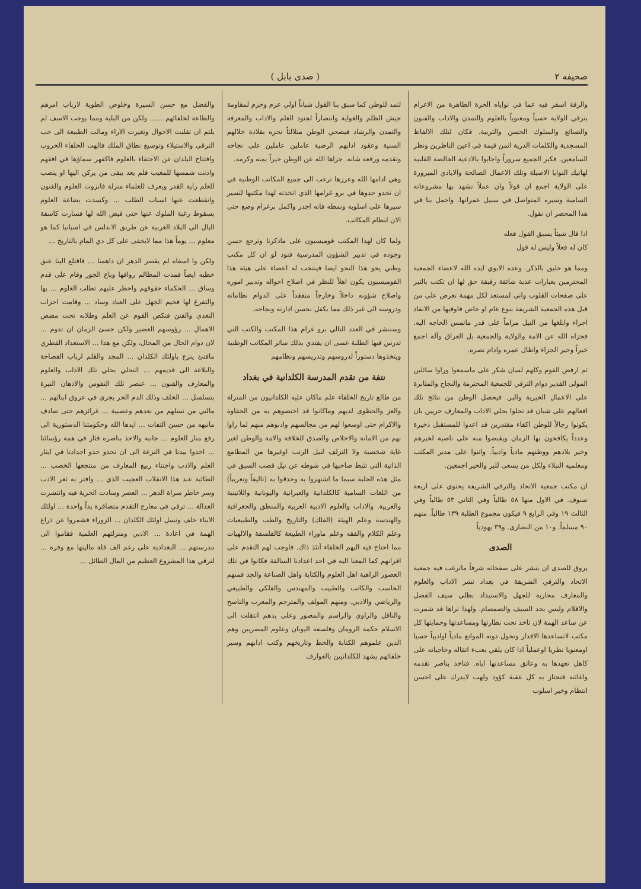صحيفه ٢ ( صدى بابل )
والرقة اسفر فيه عما في نواياه الحرة الطاهرة من الاغرام بترقي الولاية حسياً ومعنوياً بالعلوم والتمدن والاداب والفنون والصنائع والسلوك الحسن والتربية. فكان لتلك الالفاظ المسجدية والكلمات الدرية اثمن قيمة في اعين الناظرين ونظر السامعين. فكبر الجميع سروراً واجابوا بالادعية الخالصة القلبية لهاتيك النوايا الاصيلة وتلك الاعمال الصالحة والايادي المبرورة على الولاية اجمع ان قولاً وان عملاً تشهد بها مشروعاته السامية وسيره المتواصل في سبيل عمرانها. واجمل بنا في هذا المحضر ان نقول.
اذا قال شيئاً يسبق القول فعله
كان له فعلاً وليس له قول
ومما هو خليق بالذكر. وعده الابوي ايده الله لاعضاء الجمعية المحترمين بعبارات عذبة شائقة رقيقة حق لها ان تكتب بالتبر على صفحات القلوب واني لمستعد لكل مهمة تعرض على من قبل هذه الجمعية الشريفة بنوع عام او خاص فاوفيها من الانفاذ اجراء وابلغها من النيل مراماً على قدر ماتمس الحاجه اليه. فجزاه الله عن الامة والولاية والجمعية بل العراق وآله اجمع خيراً وخير الجزاء واطال عمره وادام نصره.
ثم ارفض القوم وكلهم لسان شكر على ماسمعوا وراوا سائلين المولى القدير دوام الترقي للجمعية المحترمة والنجاح والمثابرة على الاعمال الخيرية والبر. فيحصل الوطن من نتائج تلك افعالهم على شبان قد تحلوا بحلي الاداب والمعارف حريين بان يكونوا رجالاً للوطن اكفاء مقتدرين قد اعدوا للمستقبل ذخيرة وعدداً يكافحون بها الزمان ويقبضوا منه على ناصية لخيرهم وخير بلادهم ووطنهم مادياً وادبياً. واثنوا على مدير المكتب ومعلميه النبلاء ولكل من يسعى للبر والخير اجمعين.
ان مكتب جمعية الاتحاد والترقي الشريفة يحتوي على اربعة صنوف. في الاول منها ٥٨ طالباً وفي الثاني ٥٣ طالباً وفي الثالث ١٩ وفي الرابع ٩ فيكون مجموع الطلبة ١٣٩ طالباً. منهم ٩٠ مسلماً. و١٠ من النصارى. و٣٩ يهودياً
الصدى
يروق للصدى ان ينشر على صفحاته شرفاً ماترغب فيه جمعية الاتحاد والترقي الشريفة في بغداد نشر الاداب والعلوم والمعارف محاربة للجهل والاستبداد بظلي سيف الفضل والاقلام وليس بحد السيف والصمصام. ولهذا تراها قد شمرت عن ساعد الهمة لان تاخذ تحت نظارتها ومساعدتها وحمايتها كل مكتب لاتساعدها الاقدار وتحول دونه الموانع مادياً اوادبياً حسيا اومعنويا نظريا اوعملياً اذا كان يلقي بعبء اثقاله وحاجياته على كاهل تعهدها به وعاتق مساعدتها اياه. فتاخذ بناصر تقدمه واغاثته فتجتاز به كل عقبة كؤود ولهب لايدرك على احسن انتظام وخير اسلوب
لتمد للوطن كما سبق بنا القول شباناً اولي عزم وحزم لمقاومة جيش الظلم والغواية وانتصاراً لجنود العلم والاداب والمعرفة والتمدن والرشاد فيضحي الوطن متلالئاً نحره بقلادة خلالهم السنية وعقود ادابهم الرضية عاملين عاملين على نجاحه وتقدمه ورفعة شانه. جزاها الله عن الوطن خيراً بمنه وكرمه.
وهي ادامها الله وعززها ترغب الى جميع المكاتب الوطنية في ان تحذو حذوها في برو غرامها الذي اتخذته لهذا مكتبها لتسير سيرها على اسلوبه ونمطه فانه اجدر واكمل برغرام وضع حتى الان لنظام المكاتب.
ولما كان لهذا المكتب قوميسيون على ماذكرنا وترجع حسن وجوده في تدبير الشؤون المدرسية فنود لو ان كل مكتب وطني يحو هذا النحو ايضا فينتخب له اعضاء على هيئة هذا القوميسيون يكون اهلاً للنظر في اصلاح احواله وتدبير اموره واصلاح شؤونه داخلاً وخارجاً متفقداً على الدوام نظاماته ودروسه الى غير ذلك مما يكفل بحسن ادارته ونجاحه.
وسننشر في العدد التالي برو غرام هذا المكتب والكتب التي تدرس فيها الطلبة عسى ان يقتدي بذلك سائر المكاتب الوطنية ويتخذوها دستوراً لدروسهم وتدريسهم ونظامهم
نتفة من تقدم المدرسة الكلدانية في بغداد
من طالع تاريخ الخلفاء علم ماكان عليه الكلدانيون من المنزلة والعز والحظوى لديهم وماكانوا قد اختصوهم به من الحفاوة والاكرام حتى اوسعوا لهم من مجالسهم وادنوهم منهم لما راوا بهم من الامانة والاخلاص والصدق للخلافة والامة والوطن لغير غاية شخصية ولا التزلف لنيل الرتب اوغيرها من المطامع الذاتية التي تثبط صاحبها في شوطه عن نيل قصب السبق في مثل هذه الحلبة سيما ما اشتهروا به وحذقوا به (تاليفاً وتعريباً) من اللغات السامية كالكلدانية والعبرانية واليونانية واللاتينية والعربية. والاداب والعلوم الادبية العربية والمنطق والجغرافية والهندسة وعلم الهيئة (الفلك) والتاريخ والطب والطبيعيات وعلم الكلام والفقه وعلم ماوراء الطبيعة كالفلسفة والالهيات مما احتاج فيه اليهم الخلفاء آنئذ ذاك. فاوجب لهم التقدم على اقرانهم كما المعنا اليه في احد اعدادنا السالفة فكانوا في تلك العصور الزاهية اهل العلوم والكتابة واهل الصناعة والجد فمنهم الحاسب والكاتب والطبيب والمهندس والفلكي والطبيعي والرياضي والادبي. ومنهم المولف والمترجم والمعرب والناسخ والناقل والراوي والراسم والمصور وعلى يدهم انتقلت الى الاسلام حكمة الرومان وفلسفة اليونان وعلوم المصريين وهم الذين علموهم الكتابة والخط وتاريخهم وكتب ادابهم وسير خلفائهم يشهد للكلدانيين بالعوارف
والفضل مع حسن السيرة وخلوص الطوية لارباب امرهم والطاعة لخلفائهم ...... ولكن من البلية ومما يوجب الاسف لم يلتم ان تقلبت الاحوال وتغيرت الاراء ومالت الطبيعة الى حب الترقي والاستيلاء وتوسيع نطاق الملك فالهت الخلفاء الحروب وافتتاح البلدان عن الاحتفاء بالعلوم فاكفهر سماؤها في افقهم واذنت شمسها للمغيب فلم يعد يبقى من يركن اليها او ينصب للعلم راية القدر ويعرف للعلماء منزلة فانزوت العلوم والفنون وانقطعت عنها اسباب الطلب ... وكسدت بضاعة العلوم بسقوط رغبة الملوك عنها حتى قيض الله لها فسارت كاسفة البال الى البلاد الغربية عن طريق الاندلس في اسبانيا كما هو معلوم ... يوماً هذا مما لايخفى على كل ذي المام بالتاريخ ...
ولكن وا اسفاه لم يقصر الدهر ان داهمنا ... فاقتلع الينا عنق خطبه ايضاً فمدت المظالم رواقها وباع الجور وقام على قدم وساق ... الحكماء حقوقهم واحظر عليهم تطلب العلوم ... بها والتفرغ لها فخيم الجهل على العباد وساد ... وقامت احزاب التعدي والفتن فنكص القوم عن العلم وطلابه تحت مضض الاهمال ... رؤوسهم العضير ولكن خسئ الزمان ان تدوم ... لان دوام الحال من المحال، ولكن مع هذا ... الاستعداد الفطري مافتئ ينزع باولئك الكلدان ... المجد والقلم ارباب الفصاحة والبلاغة الى قديمهم ... التحلي بحلي تلك الاداب والعلوم والمعارف والفنون ... عنصر تلك النفوس والاذهان النيرة بتسلسل ... الخلف وذلك الدم الحر يجري في عروق ابنائهم ... مالتي من نسلهم من بعدهم وعصبية ... غرائزهم حتى صادف مانبهه من حسن التفات ... ايدها الله وحكومتنا الدستورية الى رفع منار العلوم ... جانبه والاخذ بناصره فثار في همة رؤسائنا ... اخذوا بيدنا في النزعة الى ان نحذو حذو اجدادنا في ايثار العلم والادب واجتناء ربيع المعارف من منتجعها الخصب ... الطائبة عند هذا الانقلاب العجيب الذي ... وافتر به ثغر الادب وسر خاطر سراة الدهر ... العصر وسادت الحرية فيه وانتشرت العدالة ... ترقي في معارج التقدم متضافرة يداً واحدة ... اولئك الابناء خلف ونسل اولئك الكلدان ... الزوراء فشمروا عن ذراع الهمة في اعادة ... الادبي ومنزلتهم العلمية فقاموا الى مدرستهم ... البغدادية على رغم الف قلة ماليتها مع وفرة ... لترقي هذا المشروع العظيم من المال الطائل ...